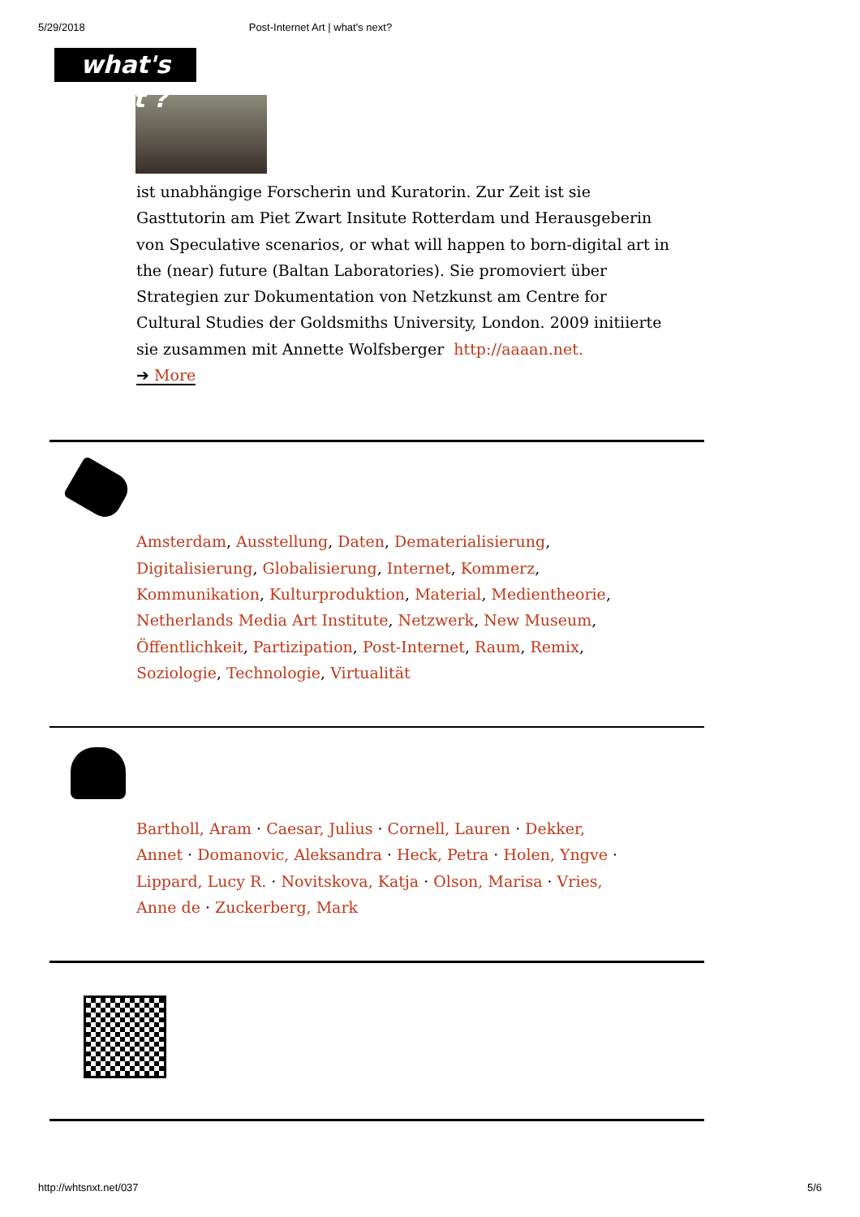5/29/2018 Post-Internet Art | what's next?
what's next ?
ist unabhängige Forscherin und Kuratorin. Zur Zeit ist sie Gasttutorin am Piet Zwart Insitute Rotterdam und Herausgeberin von Speculative scenarios, or what will happen to born-digital art in the (near) future (Baltan Laboratories). Sie promoviert über Strategien zur Dokumentation von Netzkunst am Centre for Cultural Studies der Goldsmiths University, London. 2009 initiierte sie zusammen mit Annette Wolfsberger http://aaaan.net.
➔ More
Amsterdam, Ausstellung, Daten, Dematerialisierung, Digitalisierung, Globalisierung, Internet, Kommerz, Kommunikation, Kulturproduktion, Material, Medientheorie, Netherlands Media Art Institute, Netzwerk, New Museum, Öffentlichkeit, Partizipation, Post-Internet, Raum, Remix, Soziologie, Technologie, Virtualität
Bartholl, Aram · Caesar, Julius · Cornell, Lauren · Dekker, Annet · Domanovic, Aleksandra · Heck, Petra · Holen, Yngve · Lippard, Lucy R. · Novitskova, Katja · Olson, Marisa · Vries, Anne de · Zuckerberg, Mark
http://whtsnxt.net/037 5/6